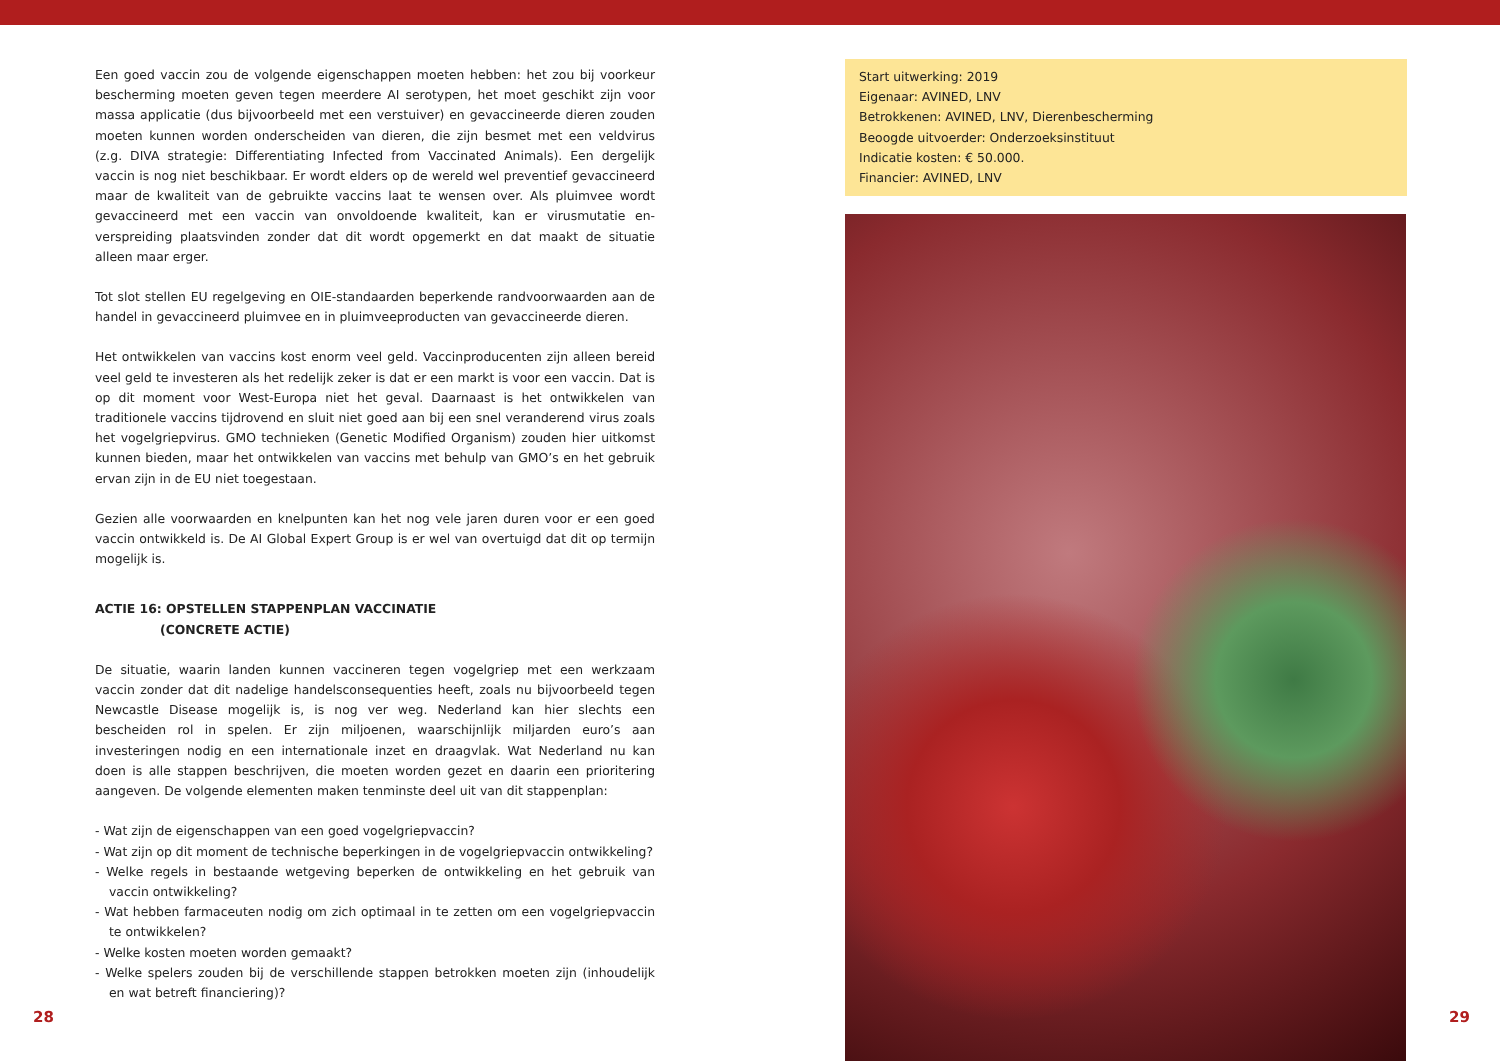Een goed vaccin zou de volgende eigenschappen moeten hebben: het zou bij voorkeur bescherming moeten geven tegen meerdere AI serotypen, het moet geschikt zijn voor massa applicatie (dus bijvoorbeeld met een verstuiver) en gevaccineerde dieren zouden moeten kunnen worden onderscheiden van dieren, die zijn besmet met een veldvirus (z.g. DIVA strategie: Differentiating Infected from Vaccinated Animals). Een dergelijk vaccin is nog niet beschikbaar. Er wordt elders op de wereld wel preventief gevaccineerd maar de kwaliteit van de gebruikte vaccins laat te wensen over. Als pluimvee wordt gevaccineerd met een vaccin van onvoldoende kwaliteit, kan er virusmutatie en-verspreiding plaatsvinden zonder dat dit wordt opgemerkt en dat maakt de situatie alleen maar erger.
Tot slot stellen EU regelgeving en OIE-standaarden beperkende randvoorwaarden aan de handel in gevaccineerd pluimvee en in pluimveeproducten van gevaccineerde dieren.
Het ontwikkelen van vaccins kost enorm veel geld. Vaccinproducenten zijn alleen bereid veel geld te investeren als het redelijk zeker is dat er een markt is voor een vaccin. Dat is op dit moment voor West-Europa niet het geval. Daarnaast is het ontwikkelen van traditionele vaccins tijdrovend en sluit niet goed aan bij een snel veranderend virus zoals het vogelgriepvirus. GMO technieken (Genetic Modified Organism) zouden hier uitkomst kunnen bieden, maar het ontwikkelen van vaccins met behulp van GMO’s en het gebruik ervan zijn in de EU niet toegestaan.
Gezien alle voorwaarden en knelpunten kan het nog vele jaren duren voor er een goed vaccin ontwikkeld is. De AI Global Expert Group is er wel van overtuigd dat dit op termijn mogelijk is.
ACTIE 16: OPSTELLEN STAPPENPLAN VACCINATIE
(CONCRETE ACTIE)
De situatie, waarin landen kunnen vaccineren tegen vogelgriep met een werkzaam vaccin zonder dat dit nadelige handelsconsequenties heeft, zoals nu bijvoorbeeld tegen Newcastle Disease mogelijk is, is nog ver weg. Nederland kan hier slechts een bescheiden rol in spelen. Er zijn miljoenen, waarschijnlijk miljarden euro’s aan investeringen nodig en een internationale inzet en draagvlak. Wat Nederland nu kan doen is alle stappen beschrijven, die moeten worden gezet en daarin een prioritering aangeven. De volgende elementen maken tenminste deel uit van dit stappenplan:
- Wat zijn de eigenschappen van een goed vogelgriepvaccin?
- Wat zijn op dit moment de technische beperkingen in de vogelgriepvaccin ontwikkeling?
- Welke regels in bestaande wetgeving beperken de ontwikkeling en het gebruik van vaccin ontwikkeling?
- Wat hebben farmaceuten nodig om zich optimaal in te zetten om een vogelgriepvaccin te ontwikkelen?
- Welke kosten moeten worden gemaakt?
- Welke spelers zouden bij de verschillende stappen betrokken moeten zijn (inhoudelijk en wat betreft financiering)?
28
Start uitwerking: 2019
Eigenaar: AVINED, LNV
Betrokkenen: AVINED, LNV, Dierenbescherming
Beoogde uitvoerder: Onderzoeksinstituut
Indicatie kosten: € 50.000.
Financier: AVINED, LNV
29